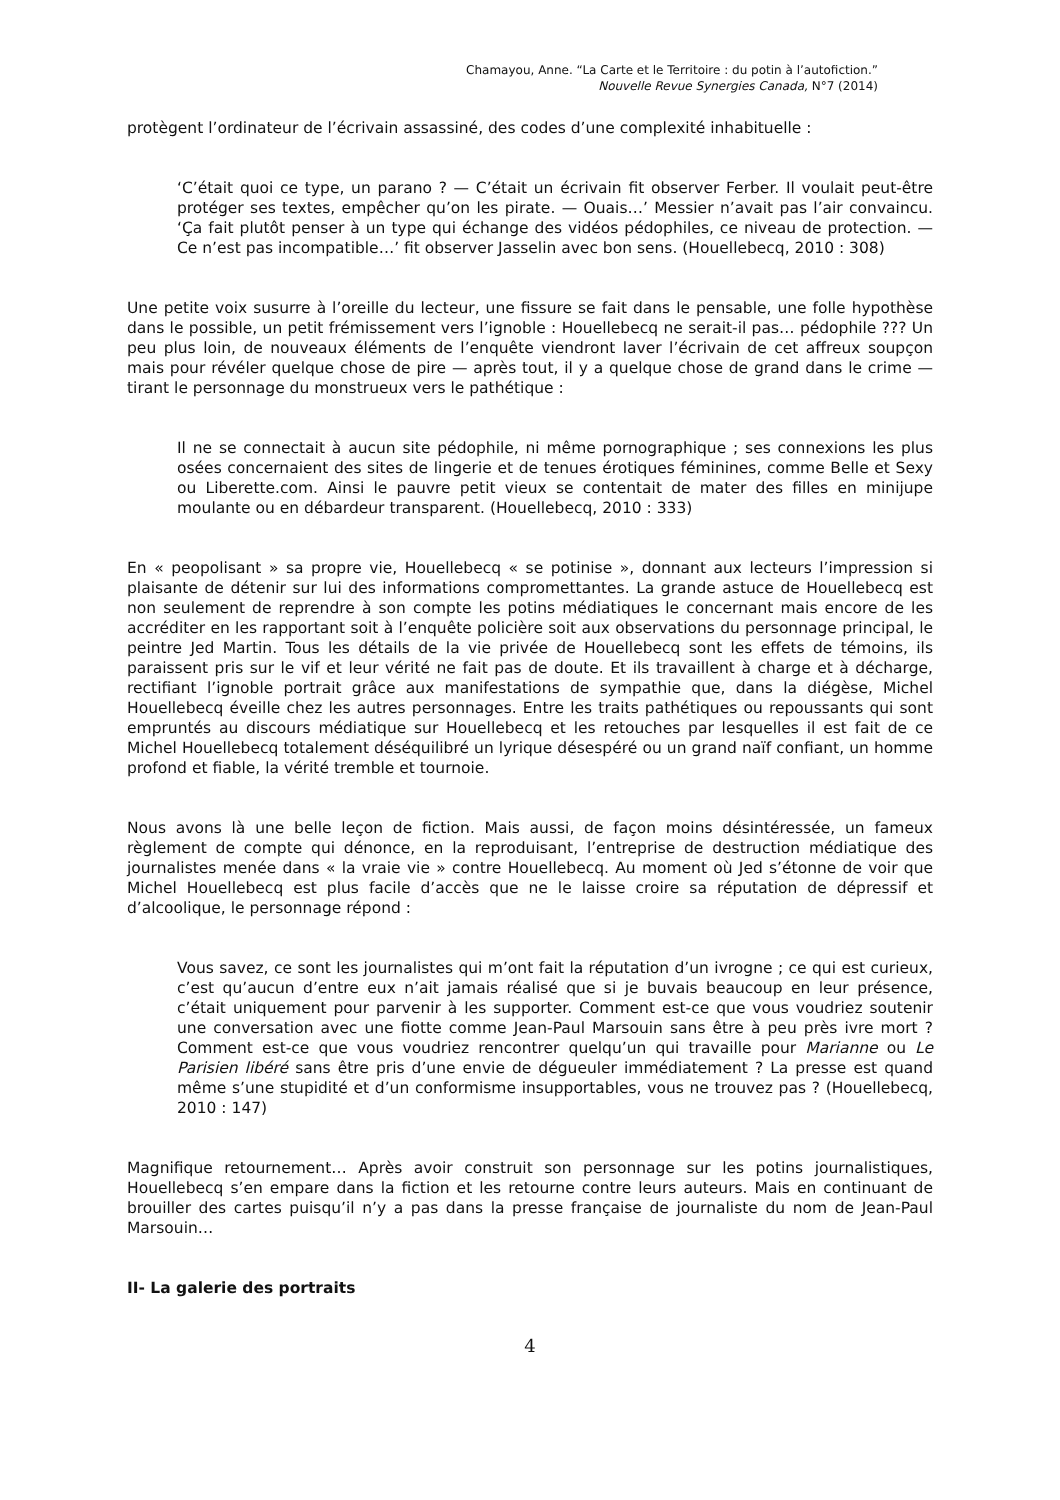Chamayou, Anne. “La Carte et le Territoire : du potin à l’autofiction.”
Nouvelle Revue Synergies Canada, N°7 (2014)
protègent l’ordinateur de l’écrivain assassiné, des codes d’une complexité inhabituelle :
‘C’était quoi ce type, un parano ? — C’était un écrivain fit observer Ferber. Il voulait peut-être protéger ses textes, empêcher qu’on les pirate. — Ouais…’ Messier n’avait pas l’air convaincu. ‘Ça fait plutôt penser à un type qui échange des vidéos pédophiles, ce niveau de protection. — Ce n’est pas incompatible…’ fit observer Jasselin avec bon sens. (Houellebecq, 2010 : 308)
Une petite voix susurre à l’oreille du lecteur, une fissure se fait dans le pensable, une folle hypothèse dans le possible, un petit frémissement vers l’ignoble : Houellebecq ne serait-il pas… pédophile ??? Un peu plus loin, de nouveaux éléments de l’enquête viendront laver l’écrivain de cet affreux soupçon mais pour révéler quelque chose de pire — après tout, il y a quelque chose de grand dans le crime — tirant le personnage du monstrueux vers le pathétique :
Il ne se connectait à aucun site pédophile, ni même pornographique ; ses connexions les plus osées concernaient des sites de lingerie et de tenues érotiques féminines, comme Belle et Sexy ou Liberette.com. Ainsi le pauvre petit vieux se contentait de mater des filles en minijupe moulante ou en débardeur transparent. (Houellebecq, 2010 : 333)
En « peopolisant » sa propre vie, Houellebecq « se potinise », donnant aux lecteurs l’impression si plaisante de détenir sur lui des informations compromettantes. La grande astuce de Houellebecq est non seulement de reprendre à son compte les potins médiatiques le concernant mais encore de les accréditer en les rapportant soit à l’enquête policière soit aux observations du personnage principal, le peintre Jed Martin. Tous les détails de la vie privée de Houellebecq sont les effets de témoins, ils paraissent pris sur le vif et leur vérité ne fait pas de doute. Et ils travaillent à charge et à décharge, rectifiant l’ignoble portrait grâce aux manifestations de sympathie que, dans la diégèse, Michel Houellebecq éveille chez les autres personnages. Entre les traits pathétiques ou repoussants qui sont empruntés au discours médiatique sur Houellebecq et les retouches par lesquelles il est fait de ce Michel Houellebecq totalement déséquilibré un lyrique désespéré ou un grand naïf confiant, un homme profond et fiable, la vérité tremble et tournoie.
Nous avons là une belle leçon de fiction. Mais aussi, de façon moins désintéressée, un fameux règlement de compte qui dénonce, en la reproduisant, l’entreprise de destruction médiatique des journalistes menée dans « la vraie vie » contre Houellebecq. Au moment où Jed s’étonne de voir que Michel Houellebecq est plus facile d’accès que ne le laisse croire sa réputation de dépressif et d’alcoolique, le personnage répond :
Vous savez, ce sont les journalistes qui m’ont fait la réputation d’un ivrogne ; ce qui est curieux, c’est qu’aucun d’entre eux n’ait jamais réalisé que si je buvais beaucoup en leur présence, c’était uniquement pour parvenir à les supporter. Comment est-ce que vous voudriez soutenir une conversation avec une fiotte comme Jean-Paul Marsouin sans être à peu près ivre mort ? Comment est-ce que vous voudriez rencontrer quelqu’un qui travaille pour Marianne ou Le Parisien libéré sans être pris d’une envie de dégueuler immédiatement ? La presse est quand même s’une stupidité et d’un conformisme insupportables, vous ne trouvez pas ? (Houellebecq, 2010 : 147)
Magnifique retournement… Après avoir construit son personnage sur les potins journalistiques, Houellebecq s’en empare dans la fiction et les retourne contre leurs auteurs. Mais en continuant de brouiller des cartes puisqu’il n’y a pas dans la presse française de journaliste du nom de Jean-Paul Marsouin…
II- La galerie des portraits
4